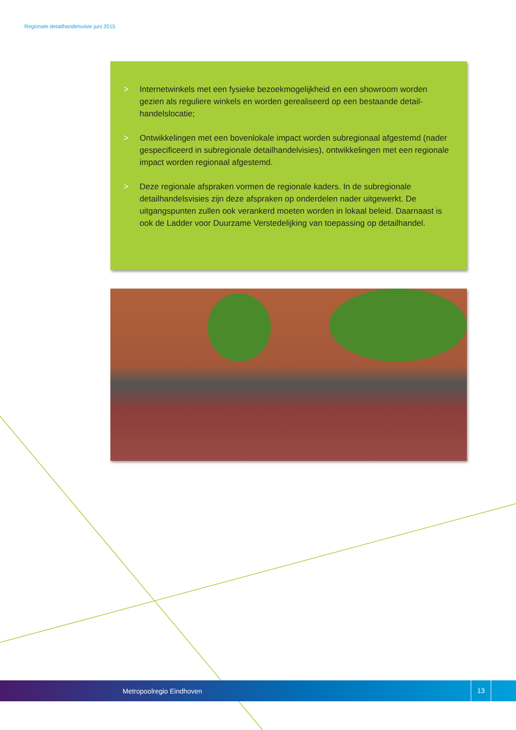Regionale detailhandelsvisie juni 2015
> Internetwinkels met een fysieke bezoekmogelijkheid en een showroom worden gezien als reguliere winkels en worden gerealiseerd op een bestaande detail-handelslocatie;
> Ontwikkelingen met een bovenlokale impact worden subregionaal afgestemd (nader gespecificeerd in subregionale detailhandelvisies), ontwikkelingen met een regionale impact worden regionaal afgestemd.
> Deze regionale afspraken vormen de regionale kaders. In de subregionale detailhandelsvisies zijn deze afspraken op onderdelen nader uitgewerkt. De uitgangspunten zullen ook verankerd moeten worden in lokaal beleid. Daarnaast is ook de Ladder voor Duurzame Verstedelijking van toepassing op detailhandel.
Metropoolregio Eindhoven 13